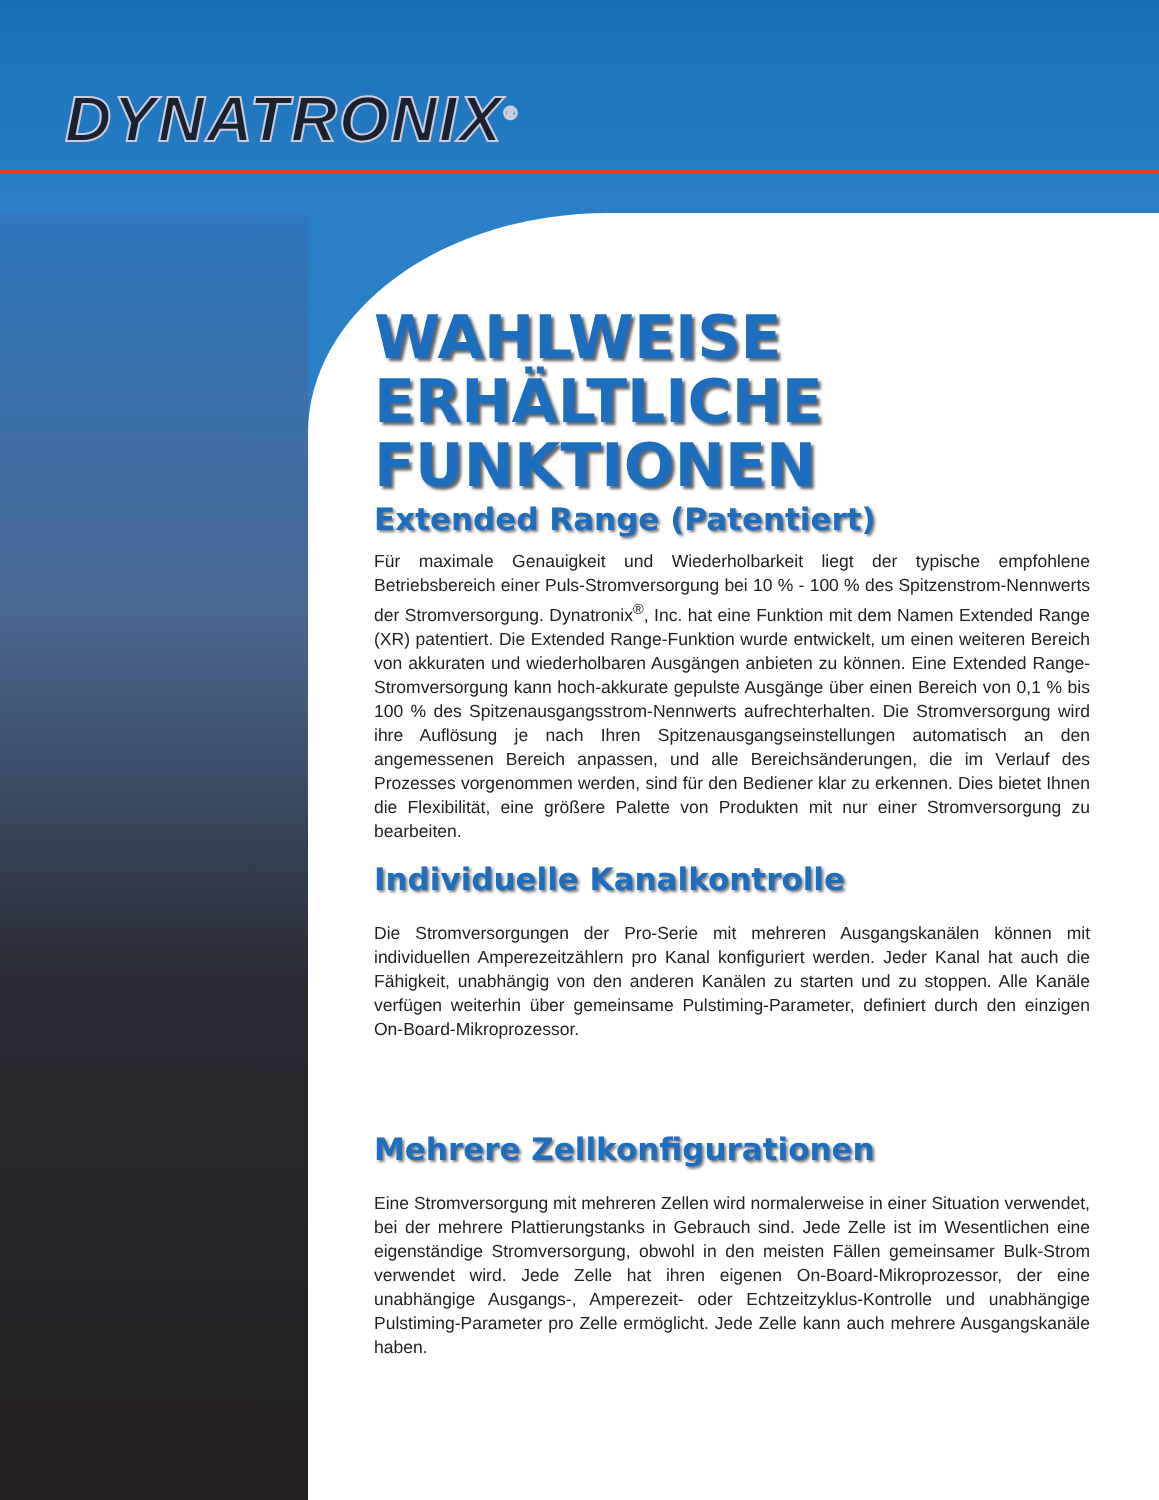DYNATRONIX<sup>®</sup>
WAHLWEISE
ERHÄLTLICHE
FUNKTIONEN
Extended Range (Patentiert)
Für maximale Genauigkeit und Wiederholbarkeit liegt der typische empfohlene Betriebsbereich einer Puls-Stromversorgung bei 10 % - 100 % des Spitzenstrom-Nennwerts der Stromversorgung. Dynatronix<sup>®</sup>, Inc. hat eine Funktion mit dem Namen Extended Range (XR) patentiert. Die Extended Range-Funktion wurde entwickelt, um einen weiteren Bereich von akkuraten und wiederholbaren Ausgängen anbieten zu können. Eine Extended Range-Stromversorgung kann hoch-akkurate gepulste Ausgänge über einen Bereich von 0,1 % bis 100 % des Spitzenausgangsstrom-Nennwerts aufrechterhalten. Die Stromversorgung wird ihre Auflösung je nach Ihren Spitzenausgangseinstellungen automatisch an den angemessenen Bereich anpassen, und alle Bereichsänderungen, die im Verlauf des Prozesses vorgenommen werden, sind für den Bediener klar zu erkennen. Dies bietet Ihnen die Flexibilität, eine größere Palette von Produkten mit nur einer Stromversorgung zu bearbeiten.
Individuelle Kanalkontrolle
Die Stromversorgungen der Pro-Serie mit mehreren Ausgangskanälen können mit individuellen Amperezeitzählern pro Kanal konfiguriert werden. Jeder Kanal hat auch die Fähigkeit, unabhängig von den anderen Kanälen zu starten und zu stoppen. Alle Kanäle verfügen weiterhin über gemeinsame Pulstiming-Parameter, definiert durch den einzigen On-Board-Mikroprozessor.
Mehrere Zellkonfigurationen
Eine Stromversorgung mit mehreren Zellen wird normalerweise in einer Situation verwendet, bei der mehrere Plattierungstanks in Gebrauch sind. Jede Zelle ist im Wesentlichen eine eigenständige Stromversorgung, obwohl in den meisten Fällen gemeinsamer Bulk-Strom verwendet wird. Jede Zelle hat ihren eigenen On-Board-Mikroprozessor, der eine unabhängige Ausgangs-, Amperezeit- oder Echtzeitzyklus-Kontrolle und unabhängige Pulstiming-Parameter pro Zelle ermöglicht. Jede Zelle kann auch mehrere Ausgangskanäle haben.